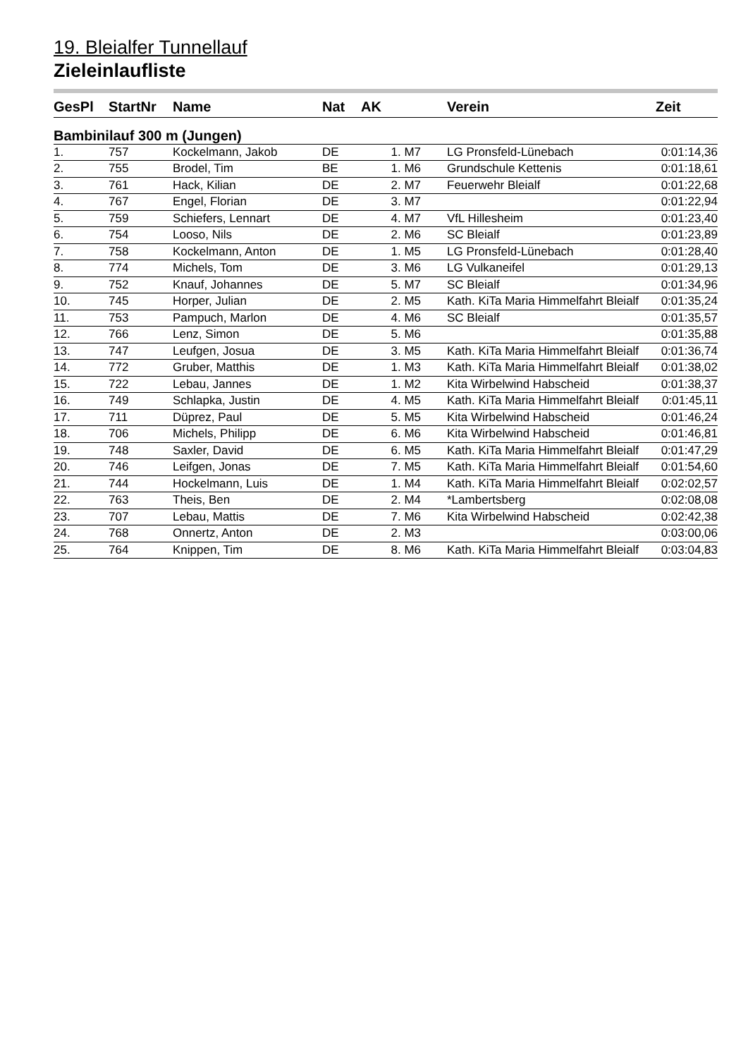19. Bleialfer Tunnellauf
Zieleinlaufliste
| GesPl | StartNr | Name | Nat | AK | Verein | Zeit |
| --- | --- | --- | --- | --- | --- | --- |
| Bambinilauf 300 m (Jungen) | | | | | | |
| 1. | 757 | Kockelmann, Jakob | DE | 1. M7 | LG Pronsfeld-Lünebach | 0:01:14,36 |
| 2. | 755 | Brodel, Tim | BE | 1. M6 | Grundschule Kettenis | 0:01:18,61 |
| 3. | 761 | Hack, Kilian | DE | 2. M7 | Feuerwehr Bleialf | 0:01:22,68 |
| 4. | 767 | Engel, Florian | DE | 3. M7 | | 0:01:22,94 |
| 5. | 759 | Schiefers, Lennart | DE | 4. M7 | VfL Hillesheim | 0:01:23,40 |
| 6. | 754 | Looso, Nils | DE | 2. M6 | SC Bleialf | 0:01:23,89 |
| 7. | 758 | Kockelmann, Anton | DE | 1. M5 | LG Pronsfeld-Lünebach | 0:01:28,40 |
| 8. | 774 | Michels, Tom | DE | 3. M6 | LG Vulkaneifel | 0:01:29,13 |
| 9. | 752 | Knauf, Johannes | DE | 5. M7 | SC Bleialf | 0:01:34,96 |
| 10. | 745 | Horper, Julian | DE | 2. M5 | Kath. KiTa Maria Himmelfahrt Bleialf | 0:01:35,24 |
| 11. | 753 | Pampuch, Marlon | DE | 4. M6 | SC Bleialf | 0:01:35,57 |
| 12. | 766 | Lenz, Simon | DE | 5. M6 | | 0:01:35,88 |
| 13. | 747 | Leufgen, Josua | DE | 3. M5 | Kath. KiTa Maria Himmelfahrt Bleialf | 0:01:36,74 |
| 14. | 772 | Gruber, Matthis | DE | 1. M3 | Kath. KiTa Maria Himmelfahrt Bleialf | 0:01:38,02 |
| 15. | 722 | Lebau, Jannes | DE | 1. M2 | Kita Wirbelwind Habscheid | 0:01:38,37 |
| 16. | 749 | Schlapka, Justin | DE | 4. M5 | Kath. KiTa Maria Himmelfahrt Bleialf | 0:01:45,11 |
| 17. | 711 | Düprez, Paul | DE | 5. M5 | Kita Wirbelwind Habscheid | 0:01:46,24 |
| 18. | 706 | Michels, Philipp | DE | 6. M6 | Kita Wirbelwind Habscheid | 0:01:46,81 |
| 19. | 748 | Saxler, David | DE | 6. M5 | Kath. KiTa Maria Himmelfahrt Bleialf | 0:01:47,29 |
| 20. | 746 | Leifgen, Jonas | DE | 7. M5 | Kath. KiTa Maria Himmelfahrt Bleialf | 0:01:54,60 |
| 21. | 744 | Hockelmann, Luis | DE | 1. M4 | Kath. KiTa Maria Himmelfahrt Bleialf | 0:02:02,57 |
| 22. | 763 | Theis, Ben | DE | 2. M4 | *Lambertsberg | 0:02:08,08 |
| 23. | 707 | Lebau, Mattis | DE | 7. M6 | Kita Wirbelwind Habscheid | 0:02:42,38 |
| 24. | 768 | Onnertz, Anton | DE | 2. M3 | | 0:03:00,06 |
| 25. | 764 | Knippen, Tim | DE | 8. M6 | Kath. KiTa Maria Himmelfahrt Bleialf | 0:03:04,83 |